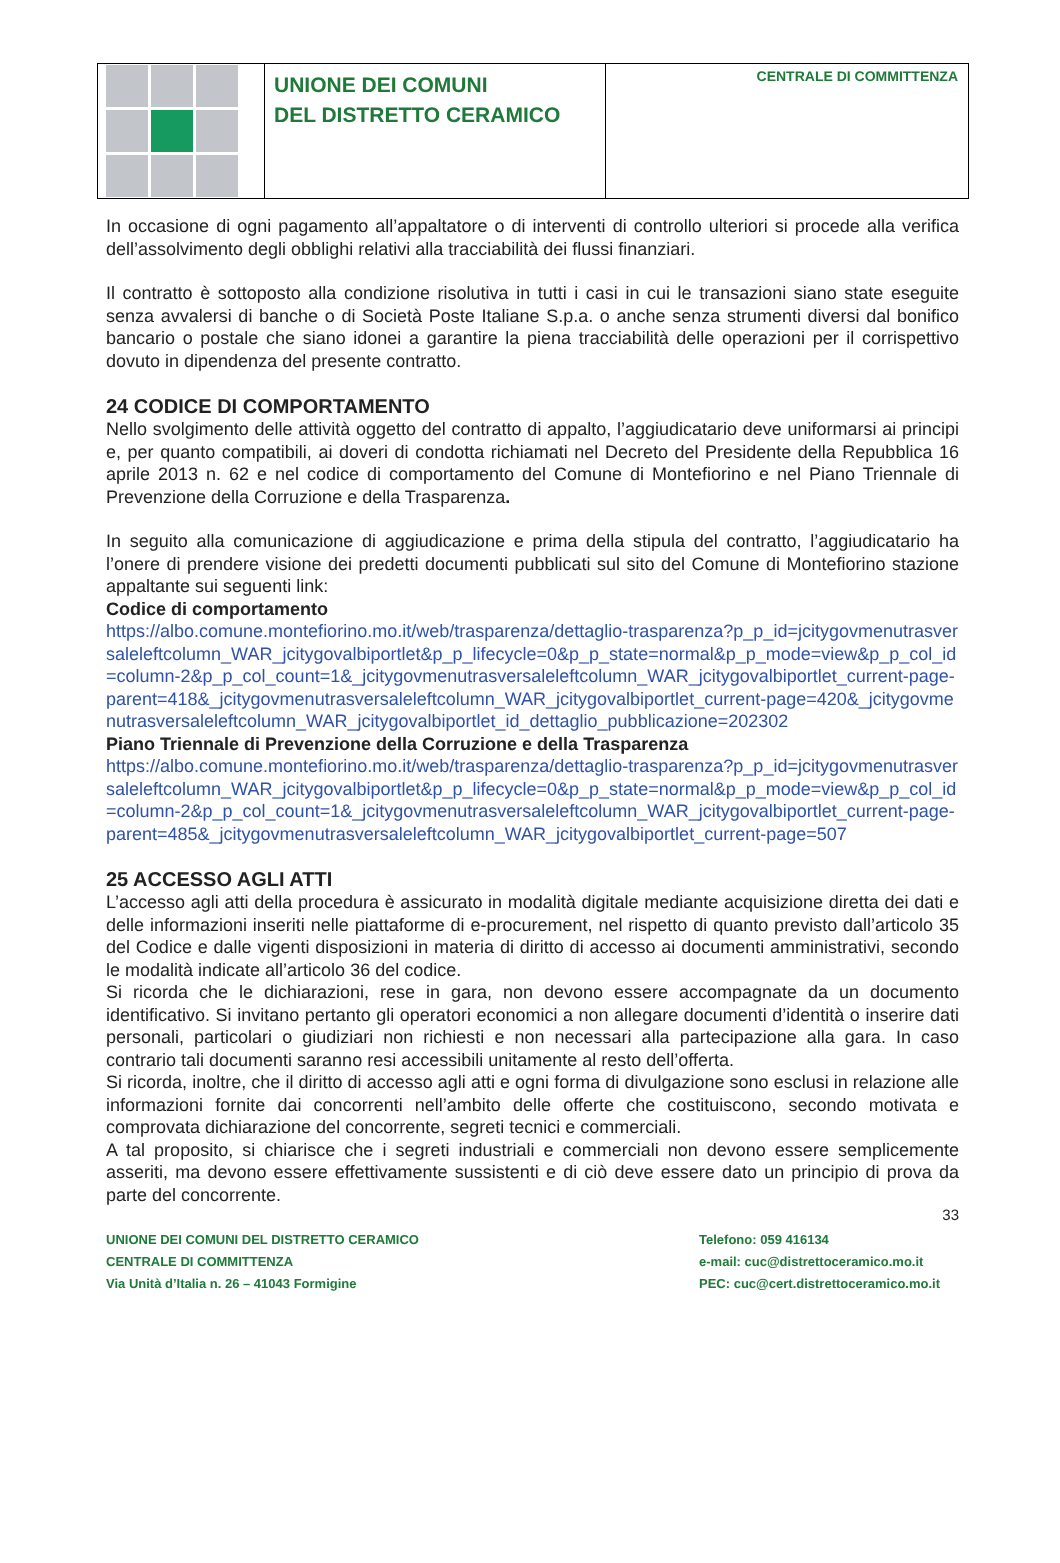UNIONE DEI COMUNI
DEL DISTRETTO CERAMICO
CENTRALE DI COMMITTENZA
In occasione di ogni pagamento all’appaltatore o di interventi di controllo ulteriori si procede alla verifica dell’assolvimento degli obblighi relativi alla tracciabilità dei flussi finanziari.
Il contratto è sottoposto alla condizione risolutiva in tutti i casi in cui le transazioni siano state eseguite senza avvalersi di banche o di Società Poste Italiane S.p.a. o anche senza strumenti diversi dal bonifico bancario o postale che siano idonei a garantire la piena tracciabilità delle operazioni per il corrispettivo dovuto in dipendenza del presente contratto.
24 CODICE DI COMPORTAMENTO
Nello svolgimento delle attività oggetto del contratto di appalto, l’aggiudicatario deve uniformarsi ai principi e, per quanto compatibili, ai doveri di condotta richiamati nel Decreto del Presidente della Repubblica 16 aprile 2013 n. 62 e nel codice di comportamento del Comune di Montefiorino e nel Piano Triennale di Prevenzione della Corruzione e della Trasparenza.
In seguito alla comunicazione di aggiudicazione e prima della stipula del contratto, l’aggiudicatario ha l’onere di prendere visione dei predetti documenti pubblicati sul sito del Comune di Montefiorino stazione appaltante sui seguenti link:
Codice di comportamento
https://albo.comune.montefiorino.mo.it/web/trasparenza/dettaglio-trasparenza?p_p_id=jcitygovmenutrasversaleleftcolumn_WAR_jcitygovalbiportlet&p_p_lifecycle=0&p_p_state=normal&p_p_mode=view&p_p_col_id=column-2&p_p_col_count=1&_jcitygovmenutrasversaleleftcolumn_WAR_jcitygovalbiportlet_current-page-parent=418&_jcitygovmenutrasversaleleftcolumn_WAR_jcitygovalbiportlet_current-page=420&_jcitygovmenutrasversaleleftcolumn_WAR_jcitygovalbiportlet_id_dettaglio_pubblicazione=202302
Piano Triennale di Prevenzione della Corruzione e della Trasparenza
https://albo.comune.montefiorino.mo.it/web/trasparenza/dettaglio-trasparenza?p_p_id=jcitygovmenutrasversaleleftcolumn_WAR_jcitygovalbiportlet&p_p_lifecycle=0&p_p_state=normal&p_p_mode=view&p_p_col_id=column-2&p_p_col_count=1&_jcitygovmenutrasversaleleftcolumn_WAR_jcitygovalbiportlet_current-page-parent=485&_jcitygovmenutrasversaleleftcolumn_WAR_jcitygovalbiportlet_current-page=507
25 ACCESSO AGLI ATTI
L’accesso agli atti della procedura è assicurato in modalità digitale mediante acquisizione diretta dei dati e delle informazioni inseriti nelle piattaforme di e-procurement, nel rispetto di quanto previsto dall’articolo 35 del Codice e dalle vigenti disposizioni in materia di diritto di accesso ai documenti amministrativi, secondo le modalità indicate all’articolo 36 del codice.
Si ricorda che le dichiarazioni, rese in gara, non devono essere accompagnate da un documento identificativo. Si invitano pertanto gli operatori economici a non allegare documenti d’identità o inserire dati personali, particolari o giudiziari non richiesti e non necessari alla partecipazione alla gara. In caso contrario tali documenti saranno resi accessibili unitamente al resto dell’offerta.
Si ricorda, inoltre, che il diritto di accesso agli atti e ogni forma di divulgazione sono esclusi in relazione alle informazioni fornite dai concorrenti nell’ambito delle offerte che costituiscono, secondo motivata e comprovata dichiarazione del concorrente, segreti tecnici e commerciali.
A tal proposito, si chiarisce che i segreti industriali e commerciali non devono essere semplicemente asseriti, ma devono essere effettivamente sussistenti e di ciò deve essere dato un principio di prova da parte del concorrente.
33
UNIONE DEI COMUNI DEL DISTRETTO CERAMICO
CENTRALE DI COMMITTENZA
Via Unità d’Italia n. 26 – 41043 Formigine
Telefono: 059 416134
e-mail: cuc@distrettoceramico.mo.it
PEC: cuc@cert.distrettoceramico.mo.it